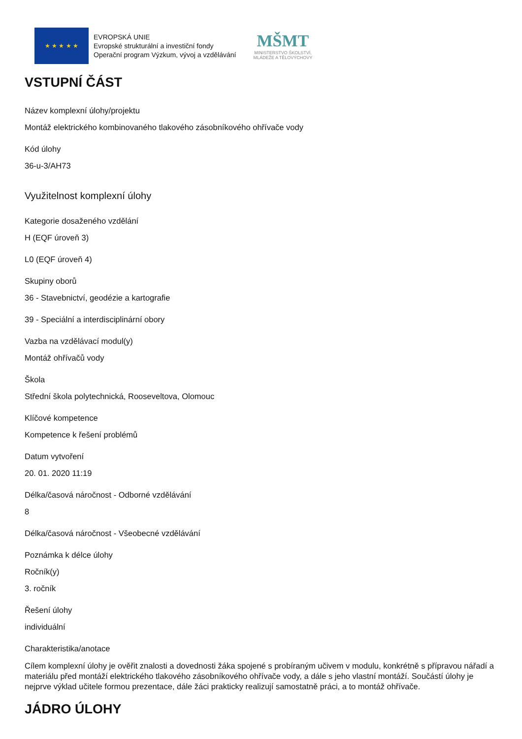★ ★ ★ ★ ★
EVROPSKÁ UNIE
Evropské strukturální a investiční fondy
Operační program Výzkum, vývoj a vzdělávání
MŠMT
MINISTERSTVO ŠKOLSTVÍ,
MLÁDEŽE A TĚLOVÝCHOVY
VSTUPNÍ ČÁST
Název komplexní úlohy/projektu
Montáž elektrického kombinovaného tlakového zásobníkového ohřívače vody
Kód úlohy
36-u-3/AH73
Využitelnost komplexní úlohy
Kategorie dosaženého vzdělání
H (EQF úroveň 3)
L0 (EQF úroveň 4)
Skupiny oborů
36 - Stavebnictví, geodézie a kartografie
39 - Speciální a interdisciplinární obory
Vazba na vzdělávací modul(y)
Montáž ohřívačů vody
Škola
Střední škola polytechnická, Rooseveltova, Olomouc
Klíčové kompetence
Kompetence k řešení problémů
Datum vytvoření
20. 01. 2020 11:19
Délka/časová náročnost - Odborné vzdělávání
8
Délka/časová náročnost - Všeobecné vzdělávání
Poznámka k délce úlohy
Ročník(y)
3. ročník
Řešení úlohy
individuální
Charakteristika/anotace
Cílem komplexní úlohy je ověřit znalosti a dovednosti žáka spojené s probíraným učivem v modulu, konkrétně s přípravou nářadí a materiálu před montáží elektrického tlakového zásobníkového ohřívače vody, a dále s jeho vlastní montáží. Součástí úlohy je nejprve výklad učitele formou prezentace, dále žáci prakticky realizují samostatně práci, a to montáž ohřívače.
JÁDRO ÚLOHY